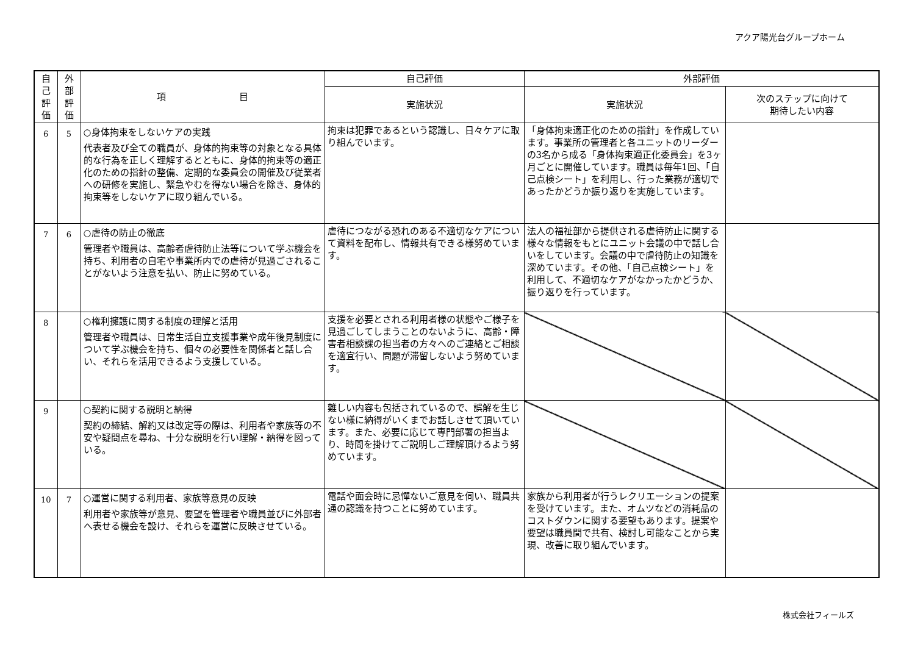アクア陽光台グループホーム
| 自己評価 | 外部評価 | 項 目 | 自己評価 | 外部評価 | |
| --- | --- | --- | --- | --- | --- |
| | | | 実施状況 | 実施状況 | 次のステップに向けて 期待したい内容 |
| 6 | 5 | ○身体拘束をしないケアの実践 代表者及び全ての職員が、身体的拘束等の対象となる具体的な行為を正しく理解するとともに、身体的拘束等の適正化のための指針の整備、定期的な委員会の開催及び従業者への研修を実施し、緊急やむを得ない場合を除き、身体的拘束等をしないケアに取り組んでいる。 | 拘束は犯罪であるという認識し、日々ケアに取り組んでいます。 | 「身体拘束適正化のための指針」を作成しています。事業所の管理者と各ユニットのリーダーの3名から成る「身体拘束適正化委員会」を3ヶ月ごとに開催しています。職員は毎年1回、「自己点検シート」を利用し、行った業務が適切であったかどうか振り返りを実施しています。 | |
| 7 | 6 | ○虐待の防止の徹底 管理者や職員は、高齢者虐待防止法等について学ぶ機会を持ち、利用者の自宅や事業所内での虐待が見過ごされることがないよう注意を払い、防止に努めている。 | 虐待につながる恐れのある不適切なケアについて資料を配布し、情報共有できる様努めています。 | 法人の福祉部から提供される虐待防止に関する様々な情報をもとにユニット会議の中で話し合いをしています。会議の中で虐待防止の知識を深めています。その他、「自己点検シート」を利用して、不適切なケアがなかったかどうか、振り返りを行っています。 | |
| 8 | | ○権利擁護に関する制度の理解と活用 管理者や職員は、日常生活自立支援事業や成年後見制度について学ぶ機会を持ち、個々の必要性を関係者と話し合い、それらを活用できるよう支援している。 | 支援を必要とされる利用者様の状態やご様子を見過ごしてしまうことのないように、高齢・障害者相談課の担当者の方々へのご連絡とご相談を適宜行い、問題が滞留しないよう努めています。 | | |
| 9 | | ○契約に関する説明と納得 契約の締結、解約又は改定等の際は、利用者や家族等の不安や疑問点を尋ね、十分な説明を行い理解・納得を図っている。 | 難しい内容も包括されているので、誤解を生じない様に納得がいくまでお話しさせて頂いています。また、必要に応じて専門部署の担当より、時間を掛けてご説明しご理解頂けるよう努めています。 | | |
| 10 | 7 | ○運営に関する利用者、家族等意見の反映 利用者や家族等が意見、要望を管理者や職員並びに外部者へ表せる機会を設け、それらを運営に反映させている。 | 電話や面会時に忌憚ないご意見を伺い、職員共通の認識を持つことに努めています。 | 家族から利用者が行うレクリエーションの提案を受けています。また、オムツなどの消耗品のコストダウンに関する要望もあります。提案や要望は職員間で共有、検討し可能なことから実現、改善に取り組んでいます。 | |
株式会社フィールズ